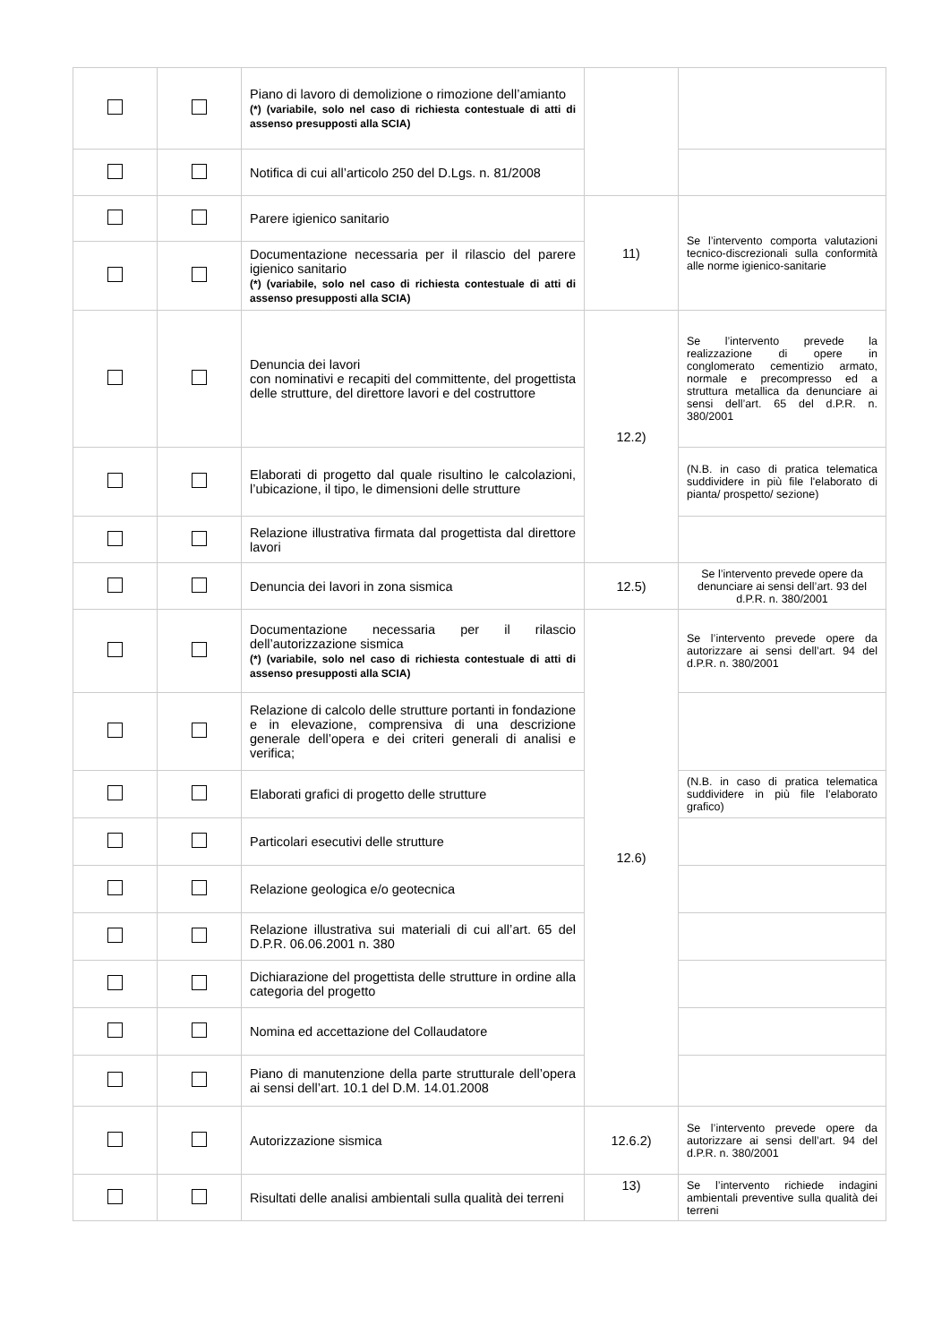| | | Piano di lavoro di demolizione o rimozione dell’amianto (*) (variabile, solo nel caso di richiesta contestuale di atti di assenso presupposti alla SCIA) | | |
| | | Notifica di cui all’articolo 250 del D.Lgs. n. 81/2008 | | |
| | | Parere igienico sanitario | 11) | Se l’intervento comporta valutazioni tecnico-discrezionali sulla conformità alle norme igienico-sanitarie |
| | | Documentazione necessaria per il rilascio del parere igienico sanitario (*) (variabile, solo nel caso di richiesta contestuale di atti di assenso presupposti alla SCIA) | | |
| | | Denuncia dei lavori con nominativi e recapiti del committente, del progettista delle strutture, del direttore lavori e del costruttore | 12.2) | Se l’intervento prevede la realizzazione di opere in conglomerato cementizio armato, normale e precompresso ed a struttura metallica da denunciare ai sensi dell’art. 65 del d.P.R. n. 380/2001 |
| | | Elaborati di progetto dal quale risultino le calcolazioni, l’ubicazione, il tipo, le dimensioni delle strutture | | (N.B. in caso di pratica telematica suddividere in più file l'elaborato di pianta/ prospetto/ sezione) |
| | | Relazione illustrativa firmata dal progettista dal direttore lavori | | |
| | | Denuncia dei lavori in zona sismica | 12.5) | Se l’intervento prevede opere da denunciare ai sensi dell’art. 93 del d.P.R. n. 380/2001 |
| | | Documentazione necessaria per il rilascio dell’autorizzazione sismica (*) (variabile, solo nel caso di richiesta contestuale di atti di assenso presupposti alla SCIA) | 12.6) | Se l’intervento prevede opere da autorizzare ai sensi dell’art. 94 del d.P.R. n. 380/2001 |
| | | Relazione di calcolo delle strutture portanti in fondazione e in elevazione, comprensiva di una descrizione generale dell’opera e dei criteri generali di analisi e verifica; | | |
| | | Elaborati grafici di progetto delle strutture | | (N.B. in caso di pratica telematica suddividere in più file l’elaborato grafico) |
| | | Particolari esecutivi delle strutture | | |
| | | Relazione geologica e/o geotecnica | | |
| | | Relazione illustrativa sui materiali di cui all’art. 65 del D.P.R. 06.06.2001 n. 380 | | |
| | | Dichiarazione del progettista delle strutture in ordine alla categoria del progetto | | |
| | | Nomina ed accettazione del Collaudatore | | |
| | | Piano di manutenzione della parte strutturale dell’opera ai sensi dell’art. 10.1 del D.M. 14.01.2008 | | |
| | | Autorizzazione sismica | 12.6.2) | Se l’intervento prevede opere da autorizzare ai sensi dell’art. 94 del d.P.R. n. 380/2001 |
| | | Risultati delle analisi ambientali sulla qualità dei terreni | 13) | Se l’intervento richiede indagini ambientali preventive sulla qualità dei terreni |